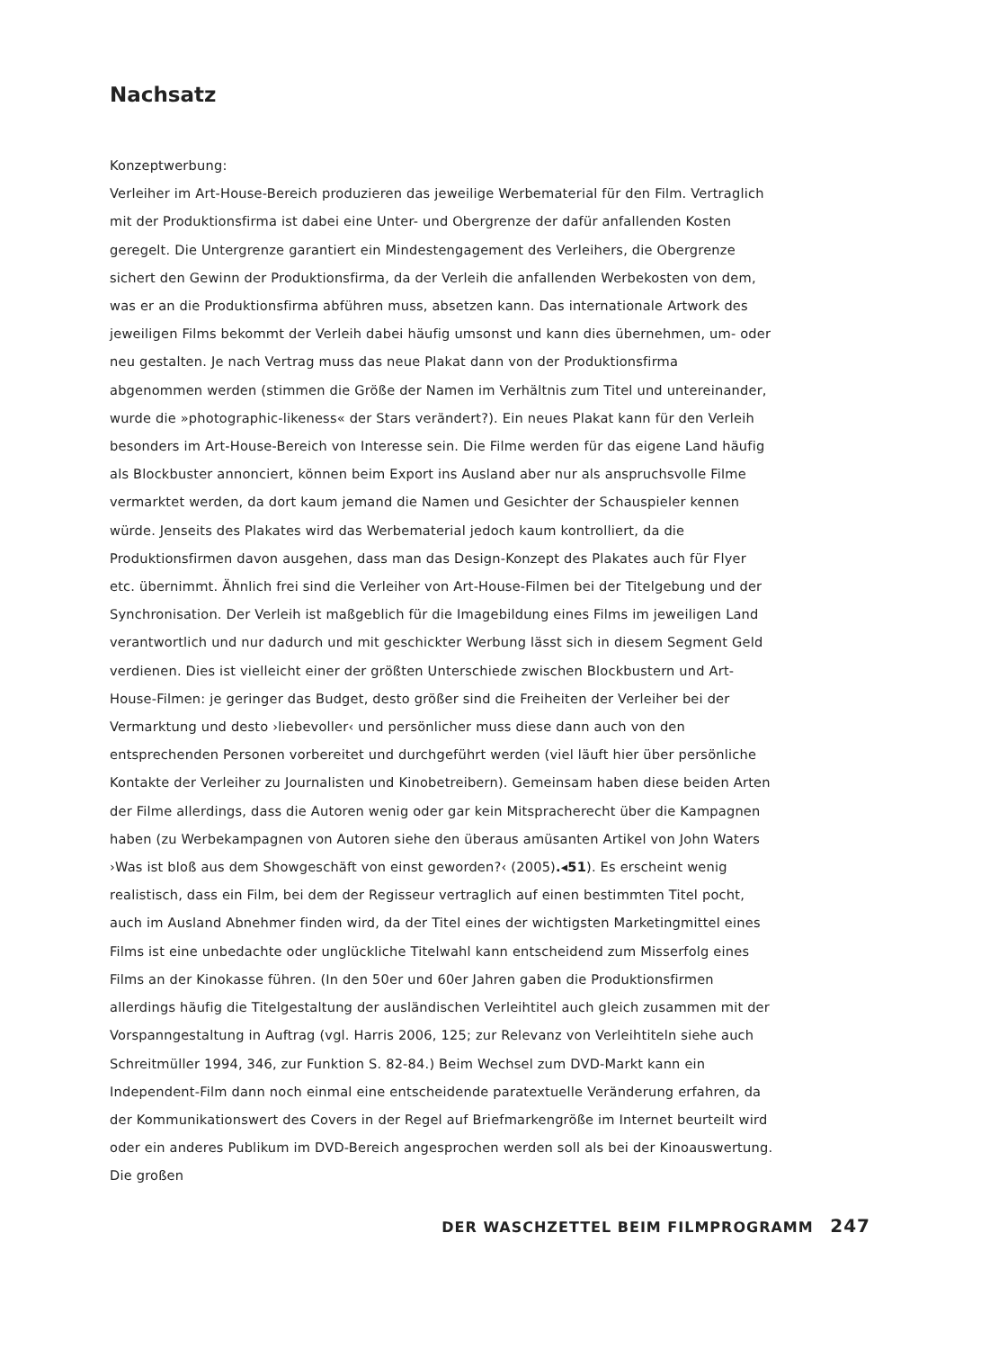Nachsatz
Konzeptwerbung:
Verleiher im Art-House-Bereich produzieren das jeweilige Werbematerial für den Film. Vertraglich mit der Produktionsfirma ist dabei eine Unter- und Obergrenze der dafür anfallenden Kosten geregelt. Die Untergrenze garantiert ein Mindestengagement des Verleihers, die Obergrenze sichert den Gewinn der Produktionsfirma, da der Verleih die anfallenden Werbekosten von dem, was er an die Produktionsfirma abführen muss, absetzen kann. Das internationale Artwork des jeweiligen Films bekommt der Verleih dabei häufig umsonst und kann dies übernehmen, um- oder neu gestalten. Je nach Vertrag muss das neue Plakat dann von der Produktionsfirma abgenommen werden (stimmen die Größe der Namen im Verhältnis zum Titel und untereinander, wurde die »photographic-likeness« der Stars verändert?). Ein neues Plakat kann für den Verleih besonders im Art-House-Bereich von Interesse sein. Die Filme werden für das eigene Land häufig als Blockbuster annonciert, können beim Export ins Ausland aber nur als anspruchsvolle Filme vermarktet werden, da dort kaum jemand die Namen und Gesichter der Schauspieler kennen würde. Jenseits des Plakates wird das Werbematerial jedoch kaum kontrolliert, da die Produktionsfirmen davon ausgehen, dass man das Design-Konzept des Plakates auch für Flyer etc. übernimmt. Ähnlich frei sind die Verleiher von Art-House-Filmen bei der Titelgebung und der Synchronisation. Der Verleih ist maßgeblich für die Imagebildung eines Films im jeweiligen Land verantwortlich und nur dadurch und mit geschickter Werbung lässt sich in diesem Segment Geld verdienen. Dies ist vielleicht einer der größten Unterschiede zwischen Blockbustern und Art-House-Filmen: je geringer das Budget, desto größer sind die Freiheiten der Verleiher bei der Vermarktung und desto ›liebevoller‹ und persönlicher muss diese dann auch von den entsprechenden Personen vorbereitet und durchgeführt werden (viel läuft hier über persönliche Kontakte der Verleiher zu Journalisten und Kinobetreibern). Gemeinsam haben diese beiden Arten der Filme allerdings, dass die Autoren wenig oder gar kein Mitspracherecht über die Kampagnen haben (zu Werbekampagnen von Autoren siehe den überaus amüsanten Artikel von John Waters ›Was ist bloß aus dem Showgeschäft von einst geworden?‹ (2005).◂51). Es erscheint wenig realistisch, dass ein Film, bei dem der Regisseur vertraglich auf einen bestimmten Titel pocht, auch im Ausland Abnehmer finden wird, da der Titel eines der wichtigsten Marketingmittel eines Films ist eine unbedachte oder unglückliche Titelwahl kann entscheidend zum Misserfolg eines Films an der Kinokasse führen. (In den 50er und 60er Jahren gaben die Produktionsfirmen allerdings häufig die Titelgestaltung der ausländischen Verleihtitel auch gleich zusammen mit der Vorspanngestaltung in Auftrag (vgl. Harris 2006, 125; zur Relevanz von Verleihtiteln siehe auch Schreitmüller 1994, 346, zur Funktion S. 82-84.) Beim Wechsel zum DVD-Markt kann ein Independent-Film dann noch einmal eine entscheidende paratextuelle Veränderung erfahren, da der Kommunikationswert des Covers in der Regel auf Briefmarkengröße im Internet beurteilt wird oder ein anderes Publikum im DVD-Bereich angesprochen werden soll als bei der Kinoauswertung. Die großen
DER WASCHZETTEL BEIM FILMPROGRAMM 247